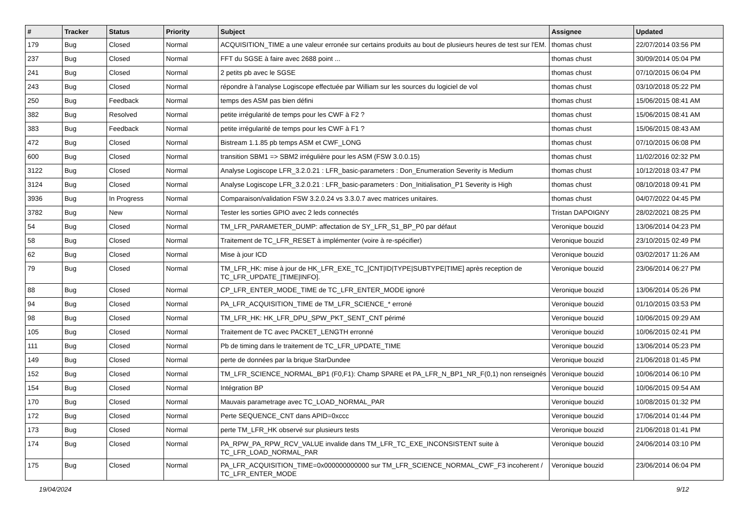| # | Tracker | Status | Priority | Subject | Assignee | Updated |
| --- | --- | --- | --- | --- | --- | --- |
| 179 | Bug | Closed | Normal | ACQUISITION_TIME a une valeur erronée sur certains produits au bout de plusieurs heures de test sur l'EM. | thomas chust | 22/07/2014 03:56 PM |
| 237 | Bug | Closed | Normal | FFT du SGSE à faire avec 2688 point ... | thomas chust | 30/09/2014 05:04 PM |
| 241 | Bug | Closed | Normal | 2 petits pb avec le SGSE | thomas chust | 07/10/2015 06:04 PM |
| 243 | Bug | Closed | Normal | répondre à l'analyse Logiscope effectuée par William sur les sources du logiciel de vol | thomas chust | 03/10/2018 05:22 PM |
| 250 | Bug | Feedback | Normal | temps des ASM pas bien défini | thomas chust | 15/06/2015 08:41 AM |
| 382 | Bug | Resolved | Normal | petite irrégularité de temps pour les CWF à F2 ? | thomas chust | 15/06/2015 08:41 AM |
| 383 | Bug | Feedback | Normal | petite irrégularité de temps pour les CWF à F1 ? | thomas chust | 15/06/2015 08:43 AM |
| 472 | Bug | Closed | Normal | Bistream 1.1.85 pb temps ASM et CWF_LONG | thomas chust | 07/10/2015 06:08 PM |
| 600 | Bug | Closed | Normal | transition SBM1 => SBM2 irrégulière pour les ASM (FSW 3.0.0.15) | thomas chust | 11/02/2016 02:32 PM |
| 3122 | Bug | Closed | Normal | Analyse Logiscope LFR_3.2.0.21 : LFR_basic-parameters : Don_Enumeration Severity is Medium | thomas chust | 10/12/2018 03:47 PM |
| 3124 | Bug | Closed | Normal | Analyse Logiscope LFR_3.2.0.21 : LFR_basic-parameters : Don_Initialisation_P1 Severity is High | thomas chust | 08/10/2018 09:41 PM |
| 3936 | Bug | In Progress | Normal | Comparaison/validation FSW 3.2.0.24 vs 3.3.0.7 avec matrices unitaires. | thomas chust | 04/07/2022 04:45 PM |
| 3782 | Bug | New | Normal | Tester les sorties GPIO avec 2 leds connectés | Tristan DAPOIGNY | 28/02/2021 08:25 PM |
| 54 | Bug | Closed | Normal | TM_LFR_PARAMETER_DUMP: affectation de SY_LFR_S1_BP_P0 par défaut | Veronique bouzid | 13/06/2014 04:23 PM |
| 58 | Bug | Closed | Normal | Traitement de TC_LFR_RESET à implémenter (voire à re-spécifier) | Veronique bouzid | 23/10/2015 02:49 PM |
| 62 | Bug | Closed | Normal | Mise à jour ICD | Veronique bouzid | 03/02/2017 11:26 AM |
| 79 | Bug | Closed | Normal | TM_LFR_HK: mise à jour de HK_LFR_EXE_TC_[CNT/ID/TYPE/SUBTYPE/TIME] après reception de TC_LFR_UPDATE_[TIME/INFO]. | Veronique bouzid | 23/06/2014 06:27 PM |
| 88 | Bug | Closed | Normal | CP_LFR_ENTER_MODE_TIME de TC_LFR_ENTER_MODE ignoré | Veronique bouzid | 13/06/2014 05:26 PM |
| 94 | Bug | Closed | Normal | PA_LFR_ACQUISITION_TIME de TM_LFR_SCIENCE_* erroné | Veronique bouzid | 01/10/2015 03:53 PM |
| 98 | Bug | Closed | Normal | TM_LFR_HK: HK_LFR_DPU_SPW_PKT_SENT_CNT périmé | Veronique bouzid | 10/06/2015 09:29 AM |
| 105 | Bug | Closed | Normal | Traitement de TC avec PACKET_LENGTH erronné | Veronique bouzid | 10/06/2015 02:41 PM |
| 111 | Bug | Closed | Normal | Pb de timing dans le traitement de TC_LFR_UPDATE_TIME | Veronique bouzid | 13/06/2014 05:23 PM |
| 149 | Bug | Closed | Normal | perte de données par la brique StarDundee | Veronique bouzid | 21/06/2018 01:45 PM |
| 152 | Bug | Closed | Normal | TM_LFR_SCIENCE_NORMAL_BP1 (F0,F1): Champ SPARE et PA_LFR_N_BP1_NR_F(0,1) non renseignés | Veronique bouzid | 10/06/2014 06:10 PM |
| 154 | Bug | Closed | Normal | Intégration BP | Veronique bouzid | 10/06/2015 09:54 AM |
| 170 | Bug | Closed | Normal | Mauvais parametrage avec TC_LOAD_NORMAL_PAR | Veronique bouzid | 10/08/2015 01:32 PM |
| 172 | Bug | Closed | Normal | Perte SEQUENCE_CNT dans APID=0xccc | Veronique bouzid | 17/06/2014 01:44 PM |
| 173 | Bug | Closed | Normal | perte TM_LFR_HK observé sur plusieurs tests | Veronique bouzid | 21/06/2018 01:41 PM |
| 174 | Bug | Closed | Normal | PA_RPW_PA_RPW_RCV_VALUE invalide dans TM_LFR_TC_EXE_INCONSISTENT suite à TC_LFR_LOAD_NORMAL_PAR | Veronique bouzid | 24/06/2014 03:10 PM |
| 175 | Bug | Closed | Normal | PA_LFR_ACQUISITION_TIME=0x000000000000 sur TM_LFR_SCIENCE_NORMAL_CWF_F3 incoherent / TC_LFR_ENTER_MODE | Veronique bouzid | 23/06/2014 06:04 PM |
19/04/2024 9/12